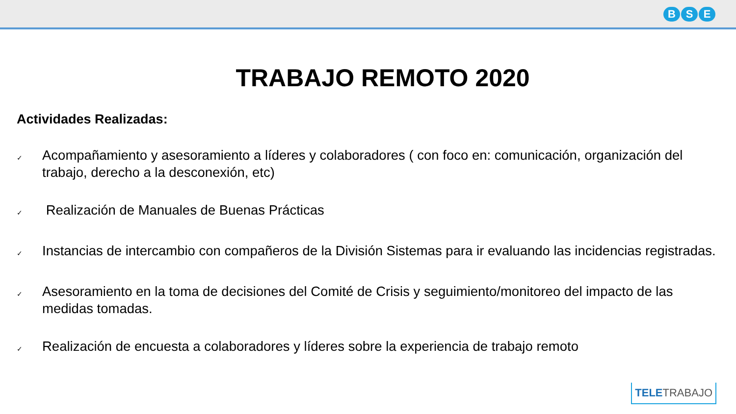B S E
TRABAJO REMOTO 2020
Actividades Realizadas:
✓ Acompañamiento y asesoramiento a líderes y colaboradores ( con foco en: comunicación, organización del trabajo, derecho a la desconexión, etc)
✓ Realización de Manuales de Buenas Prácticas
✓ Instancias de intercambio con compañeros de la División Sistemas para ir evaluando las incidencias registradas.
✓ Asesoramiento en la toma de decisiones del Comité de Crisis y seguimiento/monitoreo del impacto de las medidas tomadas.
✓ Realización de encuesta a colaboradores y líderes sobre la experiencia de trabajo remoto
TELETRABAJO